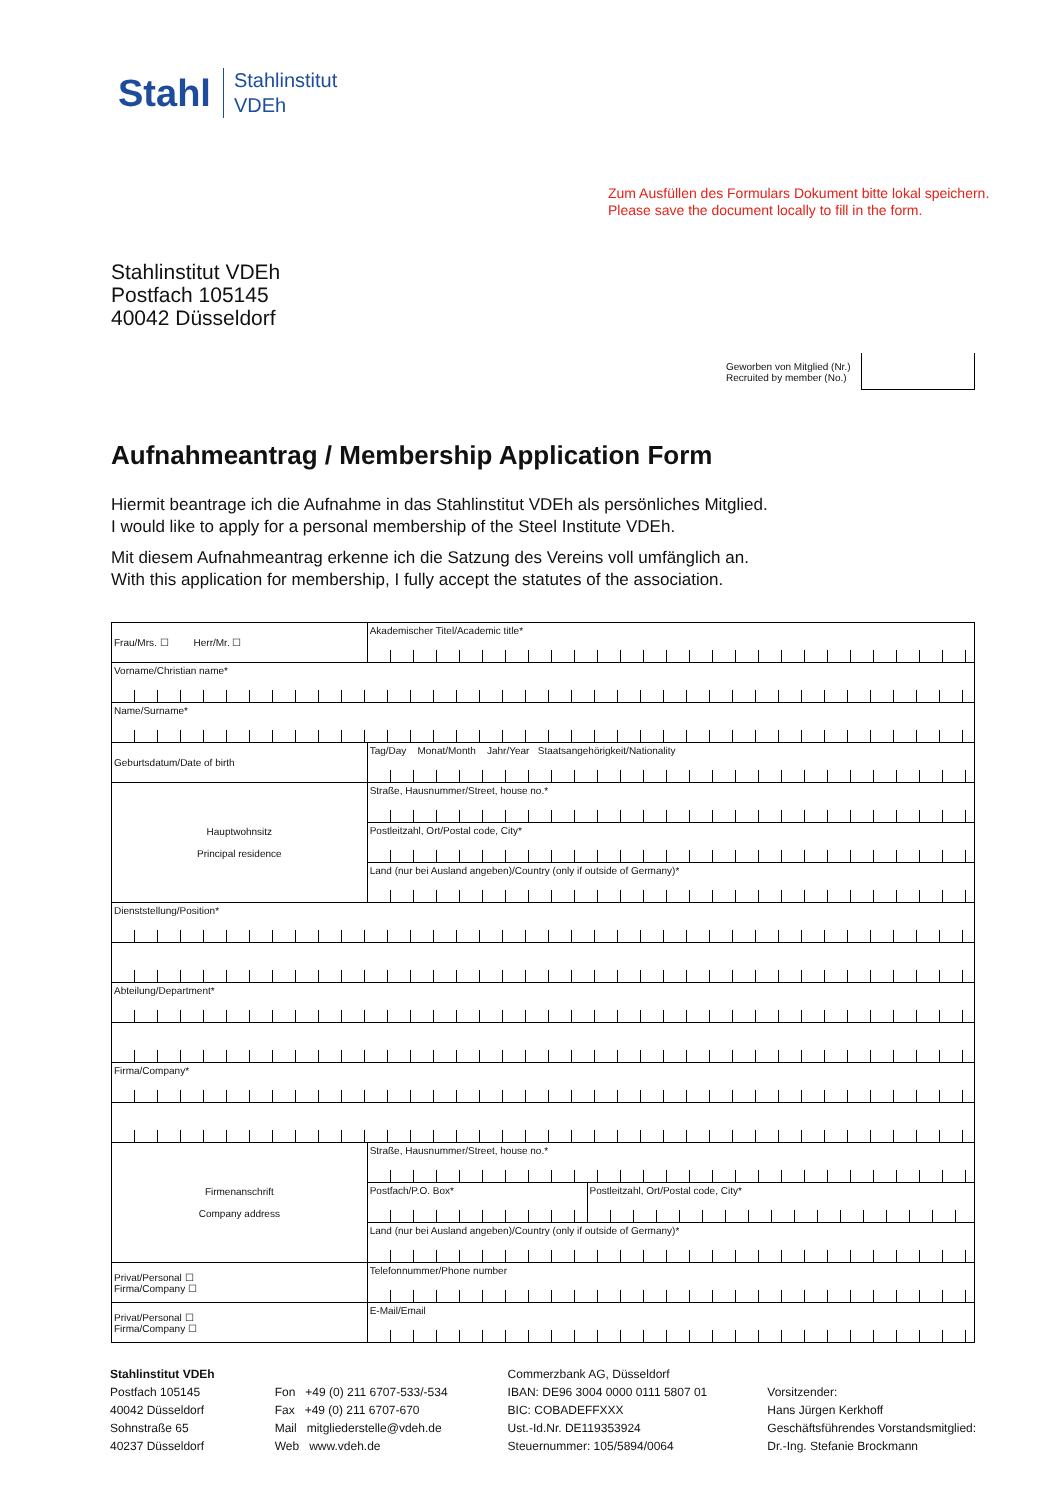Stahl
Stahlinstitut
VDEh
Zum Ausfüllen des Formulars Dokument bitte lokal speichern.
Please save the document locally to fill in the form.
Stahlinstitut VDEh
Postfach 105145
40042 Düsseldorf
Geworben von Mitglied (Nr.)
Recruited by member (No.)
Aufnahmeantrag / Membership Application Form
Hiermit beantrage ich die Aufnahme in das Stahlinstitut VDEh als persönliches Mitglied.
I would like to apply for a personal membership of the Steel Institute VDEh.
Mit diesem Aufnahmeantrag erkenne ich die Satzung des Vereins voll umfänglich an.
With this application for membership, I fully accept the statutes of the association.
| Frau/Mrs. ☐ Herr/Mr. ☐ | Akademischer Titel/Academic title* | |
| Vorname/Christian name* | | |
| Name/Surname* | | |
| Geburtsdatum/Date of birth | Tag/Day Monat/Month Jahr/Year Staatsangehörigkeit/Nationality | |
| Hauptwohnsitz Principal residence | Straße, Hausnummer/Street, house no.* | |
| | Postleitzahl, Ort/Postal code, City* | |
| | Land (nur bei Ausland angeben)/Country (only if outside of Germany)* | |
| Dienststellung/Position* | | |
| Abteilung/Department* | | |
| Firma/Company* | | |
| Firmenanschrift Company address | Straße, Hausnummer/Street, house no.* | |
| | Postfach/P.O. Box* | Postleitzahl, Ort/Postal code, City* |
| | Land (nur bei Ausland angeben)/Country (only if outside of Germany)* | |
| Privat/Personal ☐ Firma/Company ☐ | Telefonnummer/Phone number | |
| Privat/Personal ☐ Firma/Company ☐ | E-Mail/Email | |
Stahlinstitut VDEh
Postfach 105145
40042 Düsseldorf
Sohnstraße 65
40237 Düsseldorf
Fon +49 (0) 211 6707-533/-534
Fax +49 (0) 211 6707-670
Mail mitgliederstelle@vdeh.de
Web www.vdeh.de
Commerzbank AG, Düsseldorf
IBAN: DE96 3004 0000 0111 5807 01
BIC: COBADEFFXXX
Ust.-Id.Nr. DE119353924
Steuernummer: 105/5894/0064
Vorsitzender:
Hans Jürgen Kerkhoff
Geschäftsführendes Vorstandsmitglied:
Dr.-Ing. Stefanie Brockmann